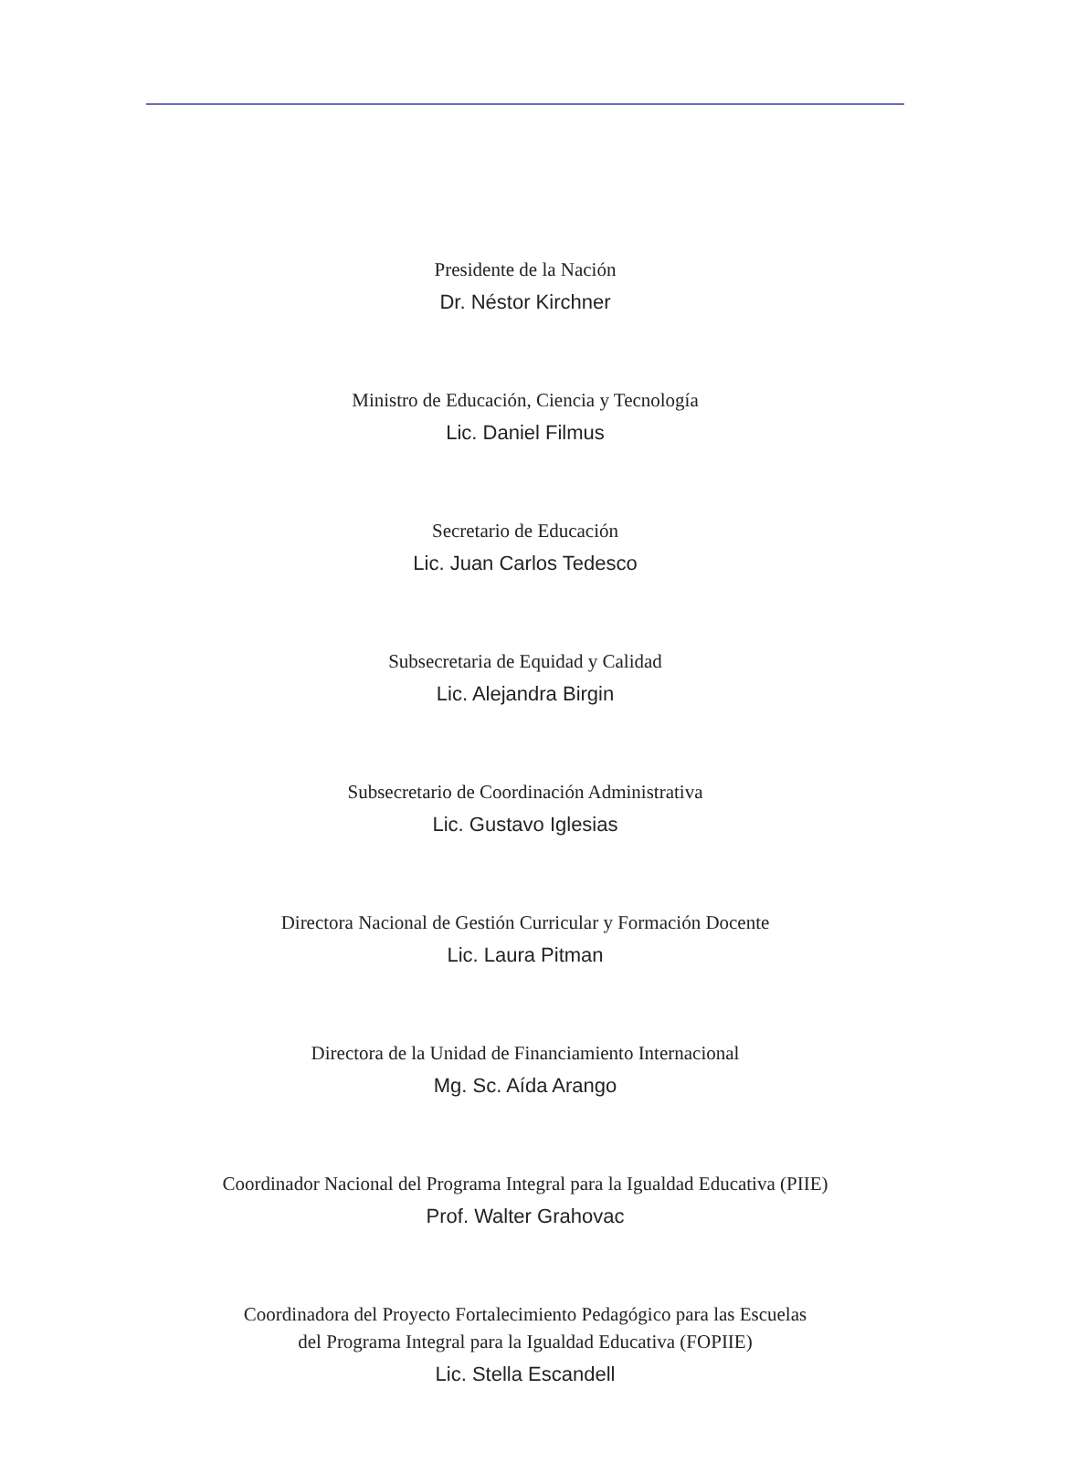Presidente de la Nación
Dr. Néstor Kirchner
Ministro de Educación, Ciencia y Tecnología
Lic. Daniel Filmus
Secretario de Educación
Lic. Juan Carlos Tedesco
Subsecretaria de Equidad y Calidad
Lic. Alejandra Birgin
Subsecretario de Coordinación Administrativa
Lic. Gustavo Iglesias
Directora Nacional de Gestión Curricular y Formación Docente
Lic. Laura Pitman
Directora de la Unidad de Financiamiento Internacional
Mg. Sc. Aída Arango
Coordinador Nacional del Programa Integral para la Igualdad Educativa (PIIE)
Prof. Walter Grahovac
Coordinadora del Proyecto Fortalecimiento Pedagógico para las Escuelas
del Programa Integral para la Igualdad Educativa (FOPIIE)
Lic. Stella Escandell